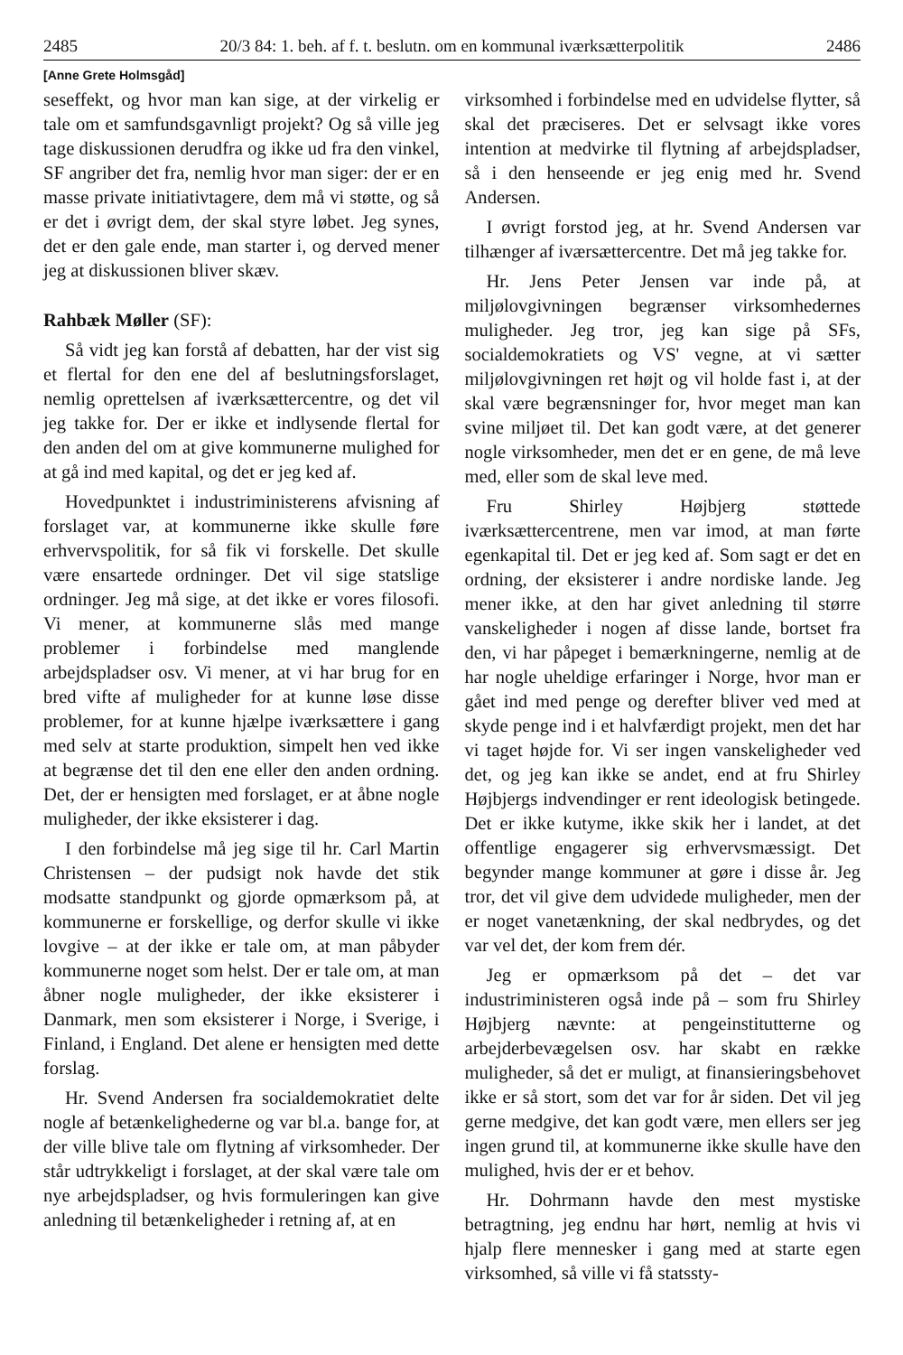2485 20/3 84: 1. beh. af f. t. beslutn. om en kommunal iværksætterpolitik 2486
[Anne Grete Holmsgåd]
seseffekt, og hvor man kan sige, at der virkelig er tale om et samfundsgavnligt projekt? Og så ville jeg tage diskussionen derudfra og ikke ud fra den vinkel, SF angriber det fra, nemlig hvor man siger: der er en masse private initiativtagere, dem må vi støtte, og så er det i øvrigt dem, der skal styre løbet. Jeg synes, det er den gale ende, man starter i, og derved mener jeg at diskussionen bliver skæv.
Rahbæk Møller (SF):
Så vidt jeg kan forstå af debatten, har der vist sig et flertal for den ene del af beslutningsforslaget, nemlig oprettelsen af iværksættercentre, og det vil jeg takke for. Der er ikke et indlysende flertal for den anden del om at give kommunerne mulighed for at gå ind med kapital, og det er jeg ked af.
Hovedpunktet i industriministerens afvisning af forslaget var, at kommunerne ikke skulle føre erhvervspolitik, for så fik vi forskelle. Det skulle være ensartede ordninger. Det vil sige statslige ordninger. Jeg må sige, at det ikke er vores filosofi. Vi mener, at kommunerne slås med mange problemer i forbindelse med manglende arbejdspladser osv. Vi mener, at vi har brug for en bred vifte af muligheder for at kunne løse disse problemer, for at kunne hjælpe iværksættere i gang med selv at starte produktion, simpelt hen ved ikke at begrænse det til den ene eller den anden ordning. Det, der er hensigten med forslaget, er at åbne nogle muligheder, der ikke eksisterer i dag.
I den forbindelse må jeg sige til hr. Carl Martin Christensen – der pudsigt nok havde det stik modsatte standpunkt og gjorde opmærksom på, at kommunerne er forskellige, og derfor skulle vi ikke lovgive – at der ikke er tale om, at man påbyder kommunerne noget som helst. Der er tale om, at man åbner nogle muligheder, der ikke eksisterer i Danmark, men som eksisterer i Norge, i Sverige, i Finland, i England. Det alene er hensigten med dette forslag.
Hr. Svend Andersen fra socialdemokratiet delte nogle af betænkelighederne og var bl.a. bange for, at der ville blive tale om flytning af virksomheder. Der står udtrykkeligt i forslaget, at der skal være tale om nye arbejdspladser, og hvis formuleringen kan give anledning til betænkeligheder i retning af, at en
virksomhed i forbindelse med en udvidelse flytter, så skal det præciseres. Det er selvsagt ikke vores intention at medvirke til flytning af arbejdspladser, så i den henseende er jeg enig med hr. Svend Andersen.
I øvrigt forstod jeg, at hr. Svend Andersen var tilhænger af iværsættercentre. Det må jeg takke for.
Hr. Jens Peter Jensen var inde på, at miljølovgivningen begrænser virksomhedernes muligheder. Jeg tror, jeg kan sige på SFs, socialdemokratiets og VS' vegne, at vi sætter miljølovgivningen ret højt og vil holde fast i, at der skal være begrænsninger for, hvor meget man kan svine miljøet til. Det kan godt være, at det generer nogle virksomheder, men det er en gene, de må leve med, eller som de skal leve med.
Fru Shirley Højbjerg støttede iværksættercentrene, men var imod, at man førte egenkapital til. Det er jeg ked af. Som sagt er det en ordning, der eksisterer i andre nordiske lande. Jeg mener ikke, at den har givet anledning til større vanskeligheder i nogen af disse lande, bortset fra den, vi har påpeget i bemærkningerne, nemlig at de har nogle uheldige erfaringer i Norge, hvor man er gået ind med penge og derefter bliver ved med at skyde penge ind i et halvfærdigt projekt, men det har vi taget højde for. Vi ser ingen vanskeligheder ved det, og jeg kan ikke se andet, end at fru Shirley Højbjergs indvendinger er rent ideologisk betingede. Det er ikke kutyme, ikke skik her i landet, at det offentlige engagerer sig erhvervsmæssigt. Det begynder mange kommuner at gøre i disse år. Jeg tror, det vil give dem udvidede muligheder, men der er noget vanetænkning, der skal nedbrydes, og det var vel det, der kom frem dér.
Jeg er opmærksom på det – det var industriministeren også inde på – som fru Shirley Højbjerg nævnte: at pengeinstitutterne og arbejderbevægelsen osv. har skabt en række muligheder, så det er muligt, at finansieringsbehovet ikke er så stort, som det var for år siden. Det vil jeg gerne medgive, det kan godt være, men ellers ser jeg ingen grund til, at kommunerne ikke skulle have den mulighed, hvis der er et behov.
Hr. Dohrmann havde den mest mystiske betragtning, jeg endnu har hørt, nemlig at hvis vi hjalp flere mennesker i gang med at starte egen virksomhed, så ville vi få statssty-